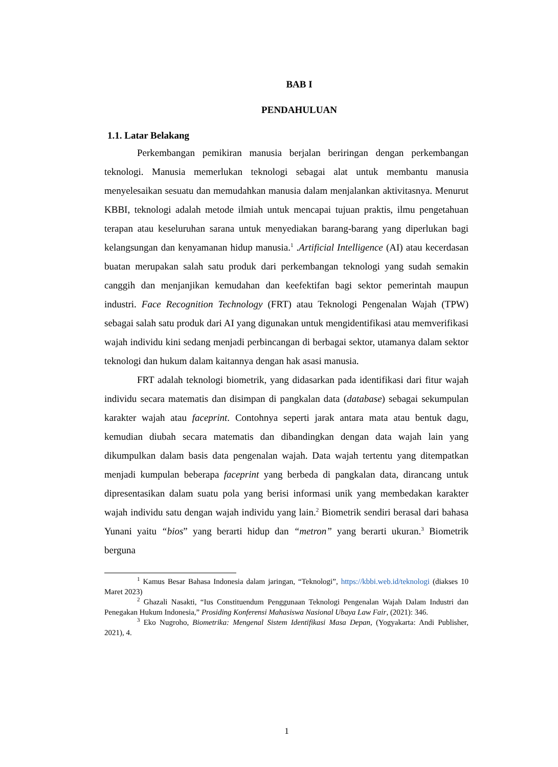BAB I
PENDAHULUAN
1.1. Latar Belakang
Perkembangan pemikiran manusia berjalan beriringan dengan perkembangan teknologi. Manusia memerlukan teknologi sebagai alat untuk membantu manusia menyelesaikan sesuatu dan memudahkan manusia dalam menjalankan aktivitasnya. Menurut KBBI, teknologi adalah metode ilmiah untuk mencapai tujuan praktis, ilmu pengetahuan terapan atau keseluruhan sarana untuk menyediakan barang-barang yang diperlukan bagi kelangsungan dan kenyamanan hidup manusia.<sup>1</sup> .Artificial Intelligence (AI) atau kecerdasan buatan merupakan salah satu produk dari perkembangan teknologi yang sudah semakin canggih dan menjanjikan kemudahan dan keefektifan bagi sektor pemerintah maupun industri. Face Recognition Technology (FRT) atau Teknologi Pengenalan Wajah (TPW) sebagai salah satu produk dari AI yang digunakan untuk mengidentifikasi atau memverifikasi wajah individu kini sedang menjadi perbincangan di berbagai sektor, utamanya dalam sektor teknologi dan hukum dalam kaitannya dengan hak asasi manusia.
FRT adalah teknologi biometrik, yang didasarkan pada identifikasi dari fitur wajah individu secara matematis dan disimpan di pangkalan data (database) sebagai sekumpulan karakter wajah atau faceprint. Contohnya seperti jarak antara mata atau bentuk dagu, kemudian diubah secara matematis dan dibandingkan dengan data wajah lain yang dikumpulkan dalam basis data pengenalan wajah. Data wajah tertentu yang ditempatkan menjadi kumpulan beberapa faceprint yang berbeda di pangkalan data, dirancang untuk dipresentasikan dalam suatu pola yang berisi informasi unik yang membedakan karakter wajah individu satu dengan wajah individu yang lain.<sup>2</sup> Biometrik sendiri berasal dari bahasa Yunani yaitu “bios” yang berarti hidup dan “metron” yang berarti ukuran.<sup>3</sup> Biometrik berguna
<sup>1</sup> Kamus Besar Bahasa Indonesia dalam jaringan, “Teknologi”, https://kbbi.web.id/teknologi (diakses 10 Maret 2023)
<sup>2</sup> Ghazali Nasakti, “Ius Constituendum Penggunaan Teknologi Pengenalan Wajah Dalam Industri dan Penegakan Hukum Indonesia,” Prosiding Konferensi Mahasiswa Nasional Ubaya Law Fair, (2021): 346.
<sup>3</sup> Eko Nugroho, Biometrika: Mengenal Sistem Identifikasi Masa Depan, (Yogyakarta: Andi Publisher, 2021), 4.
1